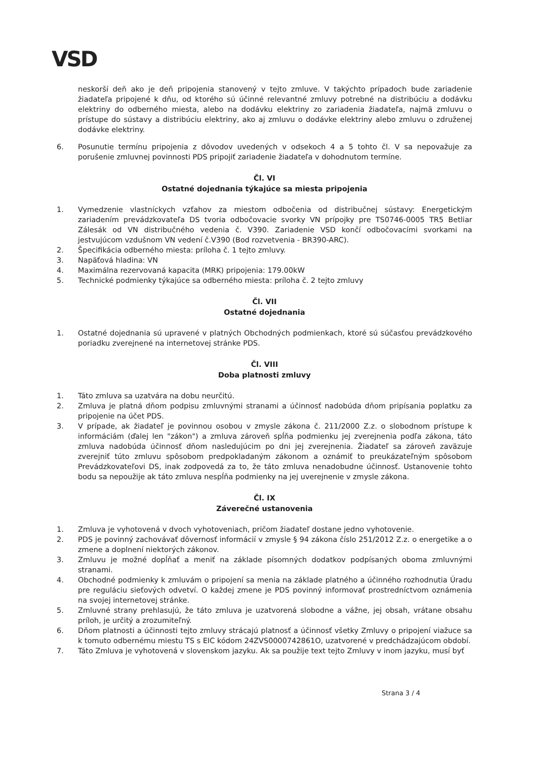VSD
neskorší deň ako je deň pripojenia stanovený v tejto zmluve. V takýchto prípadoch bude zariadenie žiadateľa pripojené k dňu, od ktorého sú účinné relevantné zmluvy potrebné na distribúciu a dodávku elektriny do odberného miesta, alebo na dodávku elektriny zo zariadenia žiadateľa, najmä zmluvu o prístupe do sústavy a distribúciu elektriny, ako aj zmluvu o dodávke elektriny alebo zmluvu o združenej dodávke elektriny.
6. Posunutie termínu pripojenia z dôvodov uvedených v odsekoch 4 a 5 tohto čl. V sa nepovažuje za porušenie zmluvnej povinnosti PDS pripojiť zariadenie žiadateľa v dohodnutom termíne.
Čl. VI
Ostatné dojednania týkajúce sa miesta pripojenia
1. Vymedzenie vlastníckych vzťahov za miestom odbočenia od distribučnej sústavy: Energetickým zariadením prevádzkovateľa DS tvoria odbočovacie svorky VN prípojky pre TS0746-0005 TR5 Betliar Zálesák od VN distribučného vedenia č. V390. Zariadenie VSD končí odbočovacími svorkami na jestvujúcom vzdušnom VN vedení č.V390 (Bod rozvetvenia - BR390-ARC).
2. Špecifikácia odberného miesta: príloha č. 1 tejto zmluvy.
3. Napäťová hladina: VN
4. Maximálna rezervovaná kapacita (MRK) pripojenia: 179.00kW
5. Technické podmienky týkajúce sa odberného miesta: príloha č. 2 tejto zmluvy
Čl. VII
Ostatné dojednania
1. Ostatné dojednania sú upravené v platných Obchodných podmienkach, ktoré sú súčasťou prevádzkového poriadku zverejnené na internetovej stránke PDS.
Čl. VIII
Doba platnosti zmluvy
1. Táto zmluva sa uzatvára na dobu neurčitú.
2. Zmluva je platná dňom podpisu zmluvnými stranami a účinnosť nadobúda dňom pripísania poplatku za pripojenie na účet PDS.
3. V prípade, ak žiadateľ je povinnou osobou v zmysle zákona č. 211/2000 Z.z. o slobodnom prístupe k informáciám (ďalej len "zákon") a zmluva zároveň spĺňa podmienku jej zverejnenia podľa zákona, táto zmluva nadobúda účinnosť dňom nasledujúcim po dni jej zverejnenia. Žiadateľ sa zároveň zaväzuje zverejniť túto zmluvu spôsobom predpokladaným zákonom a oznámiť to preukázateľným spôsobom Prevádzkovateľovi DS, inak zodpovedá za to, že táto zmluva nenadobudne účinnosť. Ustanovenie tohto bodu sa nepoužije ak táto zmluva nespĺňa podmienky na jej uverejnenie v zmysle zákona.
Čl. IX
Záverečné ustanovenia
1. Zmluva je vyhotovená v dvoch vyhotoveniach, pričom žiadateľ dostane jedno vyhotovenie.
2. PDS je povinný zachovávať dôvernosť informácií v zmysle § 94 zákona číslo 251/2012 Z.z. o energetike a o zmene a doplnení niektorých zákonov.
3. Zmluvu je možné dopĺňať a meniť na základe písomných dodatkov podpísaných oboma zmluvnými stranami.
4. Obchodné podmienky k zmluvám o pripojení sa menia na základe platného a účinného rozhodnutia Úradu pre reguláciu sieťových odvetví. O každej zmene je PDS povinný informovať prostredníctvom oznámenia na svojej internetovej stránke.
5. Zmluvné strany prehlasujú, že táto zmluva je uzatvorená slobodne a vážne, jej obsah, vrátane obsahu príloh, je určitý a zrozumiteľný.
6. Dňom platnosti a účinnosti tejto zmluvy strácajú platnosť a účinnosť všetky Zmluvy o pripojení viažuce sa k tomuto odbernému miestu TS s EIC kódom 24ZVS0000742861O, uzatvorené v predchádzajúcom období.
7. Táto Zmluva je vyhotovená v slovenskom jazyku. Ak sa použije text tejto Zmluvy v inom jazyku, musí byť
Strana 3 / 4